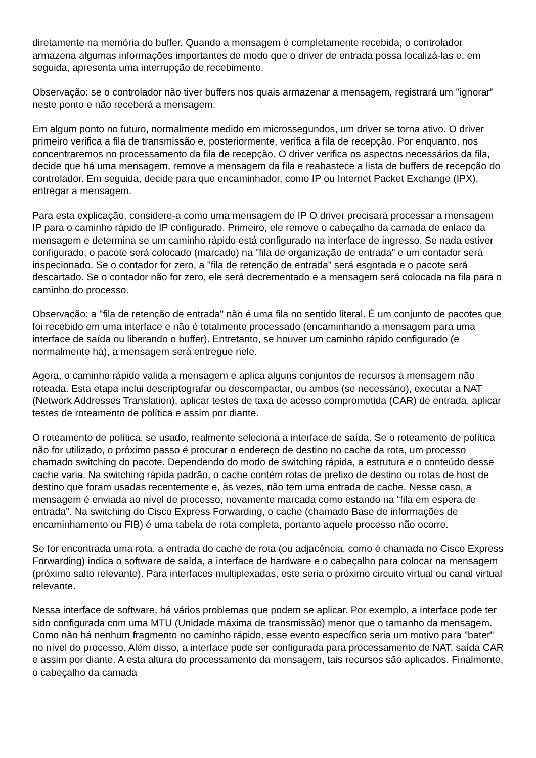diretamente na memória do buffer. Quando a mensagem é completamente recebida, o controlador armazena algumas informações importantes de modo que o driver de entrada possa localizá-las e, em seguida, apresenta uma interrupção de recebimento.
Observação: se o controlador não tiver buffers nos quais armazenar a mensagem, registrará um "ignorar" neste ponto e não receberá a mensagem.
Em algum ponto no futuro, normalmente medido em microssegundos, um driver se torna ativo. O driver primeiro verifica a fila de transmissão e, posteriormente, verifica a fila de recepção. Por enquanto, nos concentraremos no processamento da fila de recepção. O driver verifica os aspectos necessários da fila, decide que há uma mensagem, remove a mensagem da fila e reabastece a lista de buffers de recepção do controlador. Em seguida, decide para que encaminhador, como IP ou Internet Packet Exchange (IPX), entregar a mensagem.
Para esta explicação, considere-a como uma mensagem de IP O driver precisará processar a mensagem IP para o caminho rápido de IP configurado. Primeiro, ele remove o cabeçalho da camada de enlace da mensagem e determina se um caminho rápido está configurado na interface de ingresso. Se nada estiver configurado, o pacote será colocado (marcado) na "fila de organização de entrada" e um contador será inspecionado. Se o contador for zero, a "fila de retenção de entrada" será esgotada e o pacote será descartado. Se o contador não for zero, ele será decrementado e a mensagem será colocada na fila para o caminho do processo.
Observação: a "fila de retenção de entrada" não é uma fila no sentido literal. É um conjunto de pacotes que foi recebido em uma interface e não é totalmente processado (encaminhando a mensagem para uma interface de saída ou liberando o buffer). Entretanto, se houver um caminho rápido configurado (e normalmente há), a mensagem será entregue nele.
Agora, o caminho rápido valida a mensagem e aplica alguns conjuntos de recursos à mensagem não roteada. Esta etapa inclui descriptografar ou descompactar, ou ambos (se necessário), executar a NAT (Network Addresses Translation), aplicar testes de taxa de acesso comprometida (CAR) de entrada, aplicar testes de roteamento de política e assim por diante.
O roteamento de política, se usado, realmente seleciona a interface de saída. Se o roteamento de política não for utilizado, o próximo passo é procurar o endereço de destino no cache da rota, um processo chamado switching do pacote. Dependendo do modo de switching rápida, a estrutura e o conteúdo desse cache varia. Na switching rápida padrão, o cache contém rotas de prefixo de destino ou rotas de host de destino que foram usadas recentemente e, às vezes, não tem uma entrada de cache. Nesse caso, a mensagem é enviada ao nível de processo, novamente marcada como estando na “fila em espera de entrada". Na switching do Cisco Express Forwarding, o cache (chamado Base de informações de encaminhamento ou FIB) é uma tabela de rota completa, portanto aquele processo não ocorre.
Se for encontrada uma rota, a entrada do cache de rota (ou adjacência, como é chamada no Cisco Express Forwarding) indica o software de saída, a interface de hardware e o cabeçalho para colocar na mensagem (próximo salto relevante). Para interfaces multiplexadas, este seria o próximo circuito virtual ou canal virtual relevante.
Nessa interface de software, há vários problemas que podem se aplicar. Por exemplo, a interface pode ter sido configurada com uma MTU (Unidade máxima de transmissão) menor que o tamanho da mensagem. Como não há nenhum fragmento no caminho rápido, esse evento específico seria um motivo para "bater" no nível do processo. Além disso, a interface pode ser configurada para processamento de NAT, saída CAR e assim por diante. A esta altura do processamento da mensagem, tais recursos são aplicados. Finalmente, o cabeçalho da camada